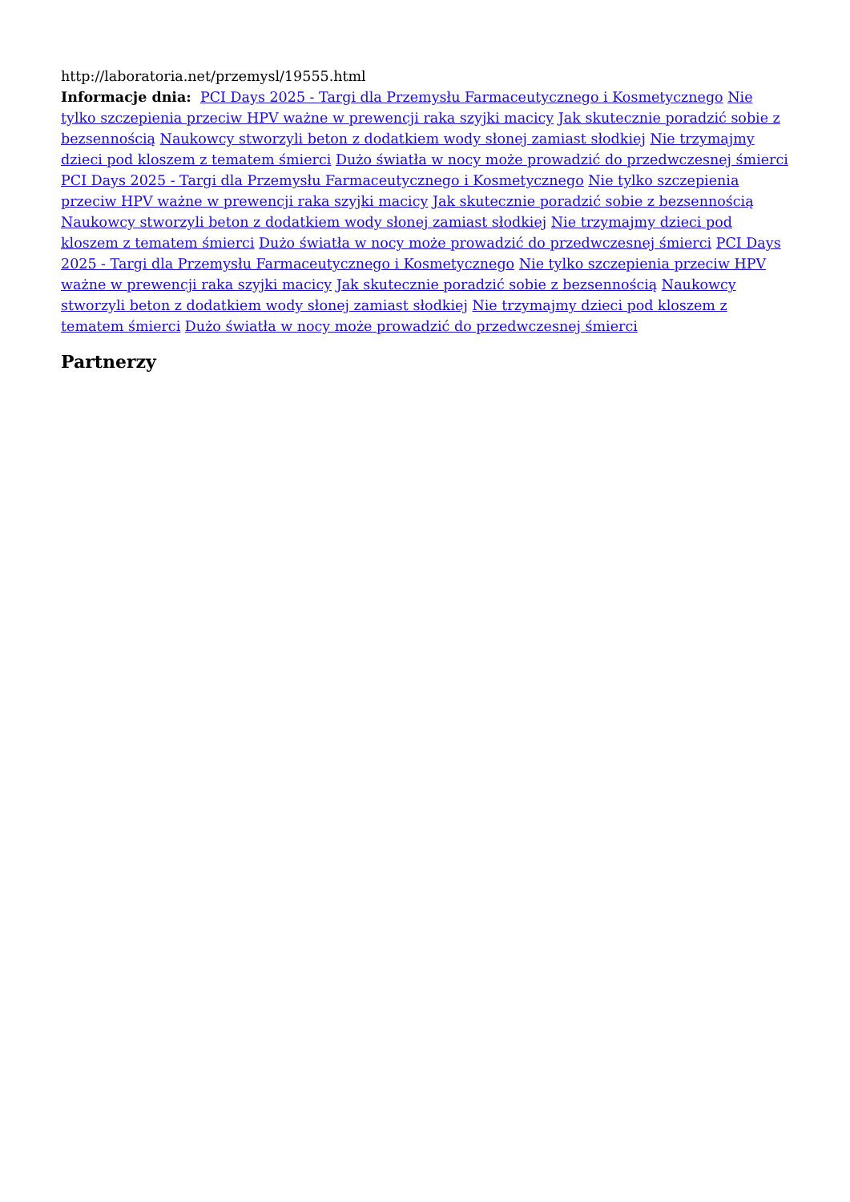http://laboratoria.net/przemysl/19555.html
Informacje dnia: PCI Days 2025 - Targi dla Przemysłu Farmaceutycznego i Kosmetycznego Nie tylko szczepienia przeciw HPV ważne w prewencji raka szyjki macicy Jak skutecznie poradzić sobie z bezsennością Naukowcy stworzyli beton z dodatkiem wody słonej zamiast słodkiej Nie trzymajmy dzieci pod kloszem z tematem śmierci Dużo światła w nocy może prowadzić do przedwczesnej śmierci PCI Days 2025 - Targi dla Przemysłu Farmaceutycznego i Kosmetycznego Nie tylko szczepienia przeciw HPV ważne w prewencji raka szyjki macicy Jak skutecznie poradzić sobie z bezsennością Naukowcy stworzyli beton z dodatkiem wody słonej zamiast słodkiej Nie trzymajmy dzieci pod kloszem z tematem śmierci Dużo światła w nocy może prowadzić do przedwczesnej śmierci PCI Days 2025 - Targi dla Przemysłu Farmaceutycznego i Kosmetycznego Nie tylko szczepienia przeciw HPV ważne w prewencji raka szyjki macicy Jak skutecznie poradzić sobie z bezsennością Naukowcy stworzyli beton z dodatkiem wody słonej zamiast słodkiej Nie trzymajmy dzieci pod kloszem z tematem śmierci Dużo światła w nocy może prowadzić do przedwczesnej śmierci
Partnerzy